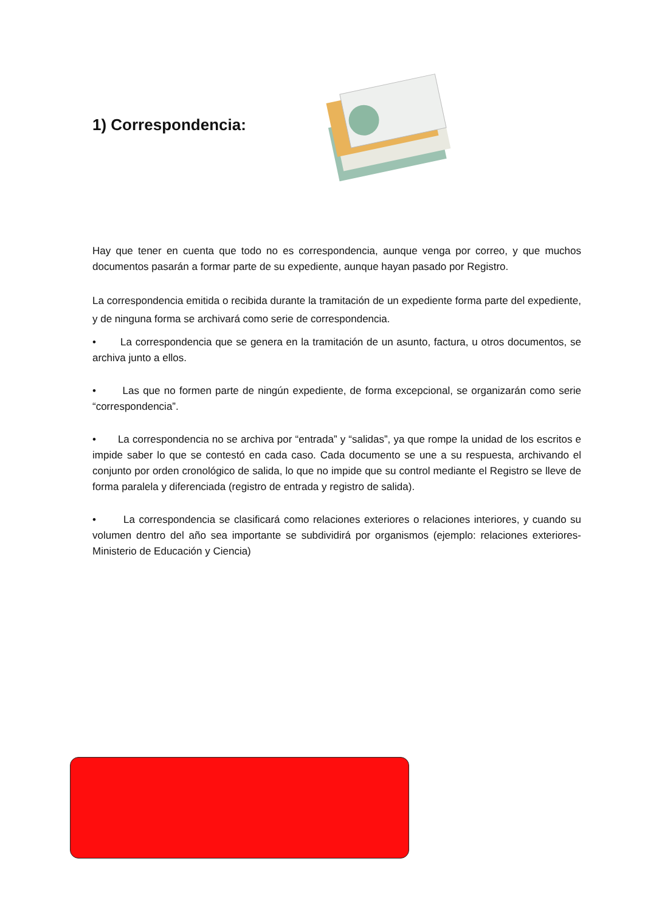1) Correspondencia:
Hay que tener en cuenta que todo no es correspondencia, aunque venga por correo, y que muchos documentos pasarán a formar parte de su expediente, aunque hayan pasado por Registro.
La correspondencia emitida o recibida durante la tramitación de un expediente forma parte del expediente, y de ninguna forma se archivará como serie de correspondencia.
• La correspondencia que se genera en la tramitación de un asunto, factura, u otros documentos, se archiva junto a ellos.
• Las que no formen parte de ningún expediente, de forma excepcional, se organizarán como serie “correspondencia”.
• La correspondencia no se archiva por “entrada” y “salidas”, ya que rompe la unidad de los escritos e impide saber lo que se contestó en cada caso. Cada documento se une a su respuesta, archivando el conjunto por orden cronológico de salida, lo que no impide que su control mediante el Registro se lleve de forma paralela y diferenciada (registro de entrada y registro de salida).
• La correspondencia se clasificará como relaciones exteriores o relaciones interiores, y cuando su volumen dentro del año sea importante se subdividirá por organismos (ejemplo: relaciones exteriores-Ministerio de Educación y Ciencia)